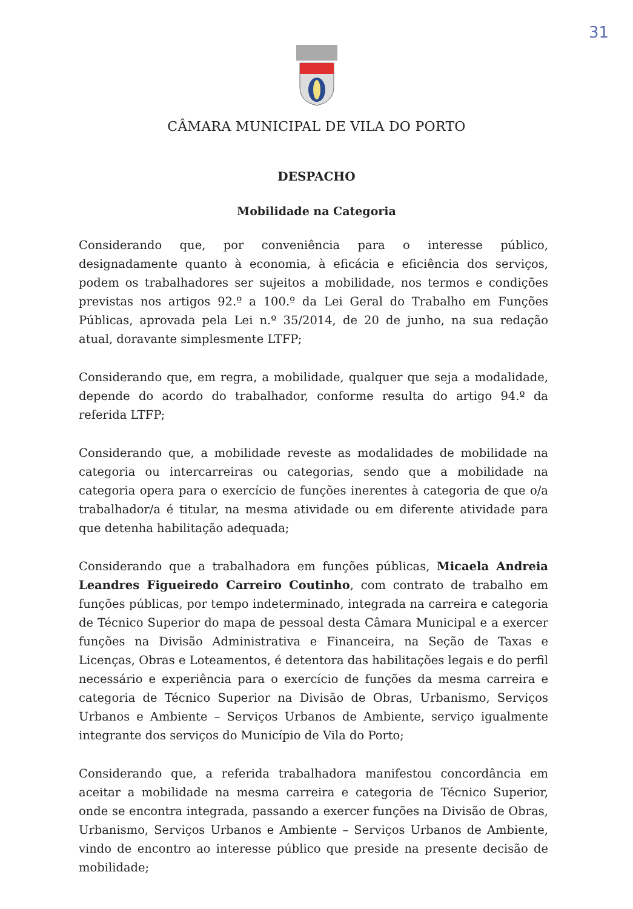31
CÂMARA MUNICIPAL DE VILA DO PORTO
DESPACHO
Mobilidade na Categoria
Considerando que, por conveniência para o interesse público, designadamente quanto à economia, à eficácia e eficiência dos serviços, podem os trabalhadores ser sujeitos a mobilidade, nos termos e condições previstas nos artigos 92.º a 100.º da Lei Geral do Trabalho em Funções Públicas, aprovada pela Lei n.º 35/2014, de 20 de junho, na sua redação atual, doravante simplesmente LTFP;
Considerando que, em regra, a mobilidade, qualquer que seja a modalidade, depende do acordo do trabalhador, conforme resulta do artigo 94.º da referida LTFP;
Considerando que, a mobilidade reveste as modalidades de mobilidade na categoria ou intercarreiras ou categorias, sendo que a mobilidade na categoria opera para o exercício de funções inerentes à categoria de que o/a trabalhador/a é titular, na mesma atividade ou em diferente atividade para que detenha habilitação adequada;
Considerando que a trabalhadora em funções públicas, Micaela Andreia Leandres Figueiredo Carreiro Coutinho, com contrato de trabalho em funções públicas, por tempo indeterminado, integrada na carreira e categoria de Técnico Superior do mapa de pessoal desta Câmara Municipal e a exercer funções na Divisão Administrativa e Financeira, na Seção de Taxas e Licenças, Obras e Loteamentos, é detentora das habilitações legais e do perfil necessário e experiência para o exercício de funções da mesma carreira e categoria de Técnico Superior na Divisão de Obras, Urbanismo, Serviços Urbanos e Ambiente – Serviços Urbanos de Ambiente, serviço igualmente integrante dos serviços do Município de Vila do Porto;
Considerando que, a referida trabalhadora manifestou concordância em aceitar a mobilidade na mesma carreira e categoria de Técnico Superior, onde se encontra integrada, passando a exercer funções na Divisão de Obras, Urbanismo, Serviços Urbanos e Ambiente – Serviços Urbanos de Ambiente, vindo de encontro ao interesse público que preside na presente decisão de mobilidade;